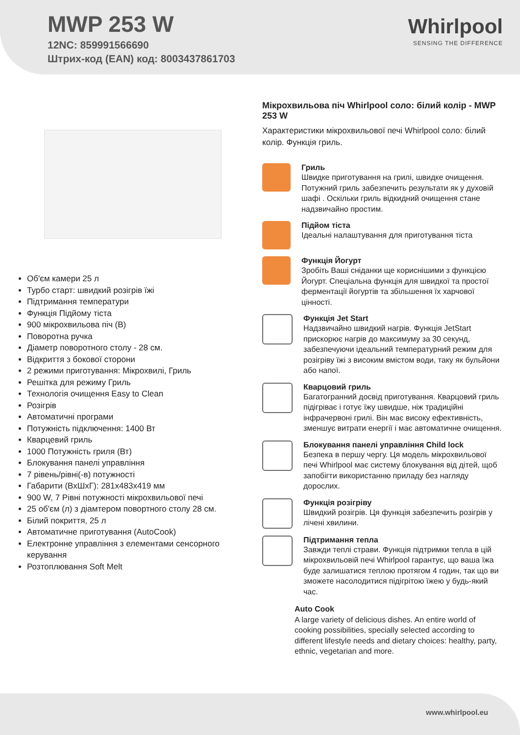MWP 253 W
12NC: 859991566690
Штрих-код (EAN) код: 8003437861703
Whirlpool
SENSING THE DIFFERENCE
Об'єм камери 25 л
Турбо старт: швидкий розігрів їжі
Підтримання температури
Функція Підйому тіста
900 мікрохвильова піч (В)
Поворотна ручка
Діаметр поворотного столу - 28 см.
Відкриття з бокової сторони
2 режими приготування: Мікрохвилі, Гриль
Решітка для режиму Гриль
Технологія очищення Easy to Clean
Розігрів
Автоматичні програми
Потужність підключення: 1400 Вт
Кварцевий гриль
1000 Потужність гриля (Вт)
Блокування панелі управління
7 рівень/рівні(-в) потужності
Габарити (ВхШхГ): 281x483x419 мм
900 W, 7 Рівні потужності мікрохвильової печі
25 об'єм (л) з діамтером повортного столу 28 см.
Білий покриття, 25 л
Автоматичне приготування (AutoCook)
Електронне управління з елементами сенсорного керування
Розтоплювання Soft Melt
Мікрохвильова піч Whirlpool соло: білий колір - MWP 253 W
Характеристики мікрохвильової печі Whirlpool соло: білий колір. Функція гриль.
Гриль
Швидке приготування на грилі, швидке очищення. Потужний гриль забезпечить результати як у духовій шафі . Оскільки гриль відкидний очищення стане надзвичайно простим.
Підйом тіста
Ідеальні налаштування для приготування тіста
Функція Йогурт
Зробіть Ваші сніданки ще кориснішими з функцією Йогурт. Спеціальна функція для швидкої та простої ферментації йогуртів та збільшення їх харчової цінності.
Функція Jet Start
Надзвичайно швидкий нагрів. Функція JetStart прискорює нагрів до максимуму за 30 секунд, забезпечуючи ідеальний температурний режим для розігріву їжі з високим вмістом води, таку як бульйони або напої.
Кварцовий гриль
Багатогранний досвід приготування. Кварцовий гриль підігріває і готує їжу швидше, ніж традиційні інфрачервоні грилі. Він має високу ефективність, зменшує витрати енергії і має автоматичне очищення.
Блокування панелі управління Child lock
Безпека в першу чергу. Ця модель мікрохвильової печі Whirlpool має систему блокування від дітей, щоб запобігти використанню приладу без нагляду дорослих.
Функція розігріву
Швидкий розігрів. Ця функція забезпечить розігрів у лічені хвилини.
Підтримання тепла
Завжди теплі страви. Функція підтримки тепла в цій мікрохвильовій печі Whirlpool гарантує, що ваша їжа буде залишатися теплою протягом 4 годин, так що ви зможете насолодитися підігрітою їжею у будь-який час.
Auto Cook
A large variety of delicious dishes. An entire world of cooking possibilities, specially selected according to different lifestyle needs and dietary choices: healthy, party, ethnic, vegetarian and more.
www.whirlpool.eu